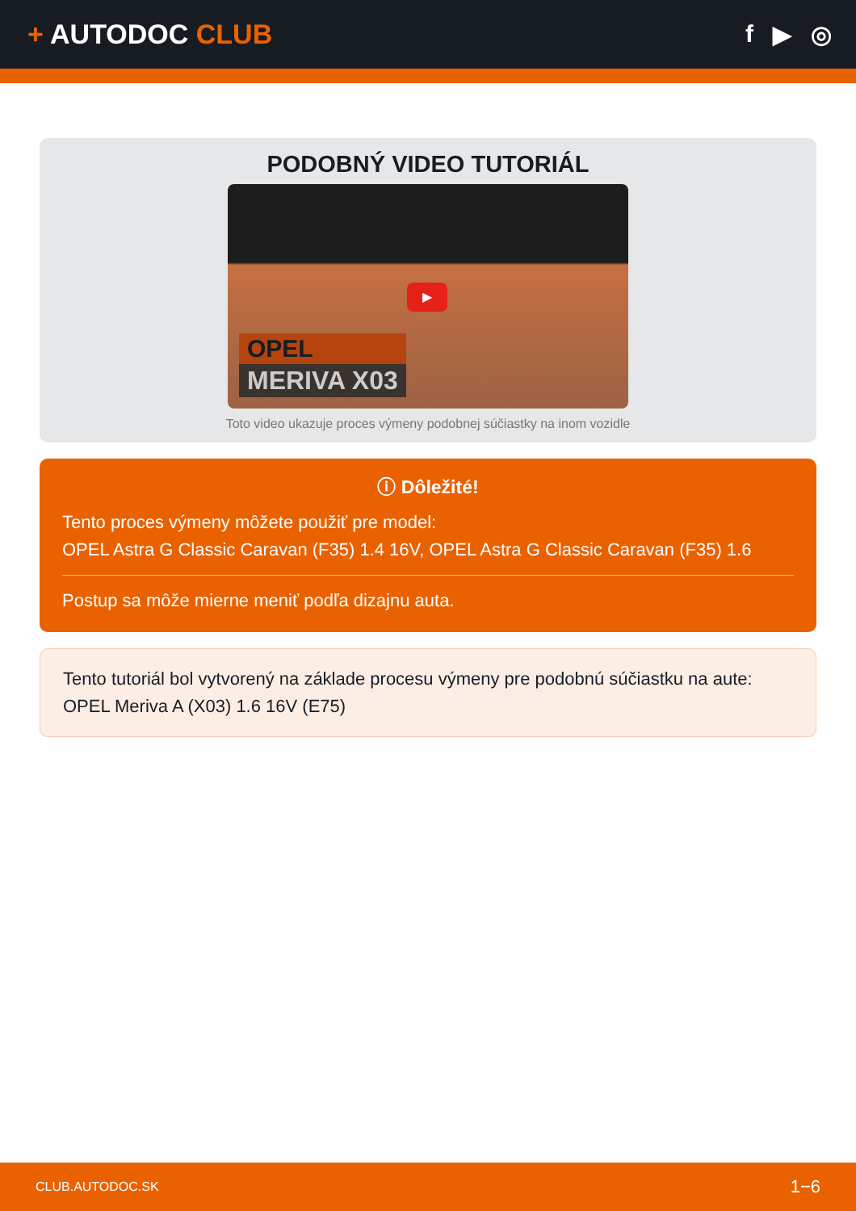+ AUTODOC CLUB f ▶ ◎
PODOBNÝ VIDEO TUTORIÁL
▶
OPEL
MERIVA X03
Toto video ukazuje proces výmeny podobnej súčiastky na inom vozidle
ⓘ Dôležité!
Tento proces výmeny môžete použiť pre model:
OPEL Astra G Classic Caravan (F35) 1.4 16V, OPEL Astra G Classic Caravan (F35) 1.6
Postup sa môže mierne meniť podľa dizajnu auta.
Tento tutoriál bol vytvorený na základe procesu výmeny pre podobnú súčiastku na aute: OPEL Meriva A (X03) 1.6 16V (E75)
CLUB.AUTODOC.SK 1−6